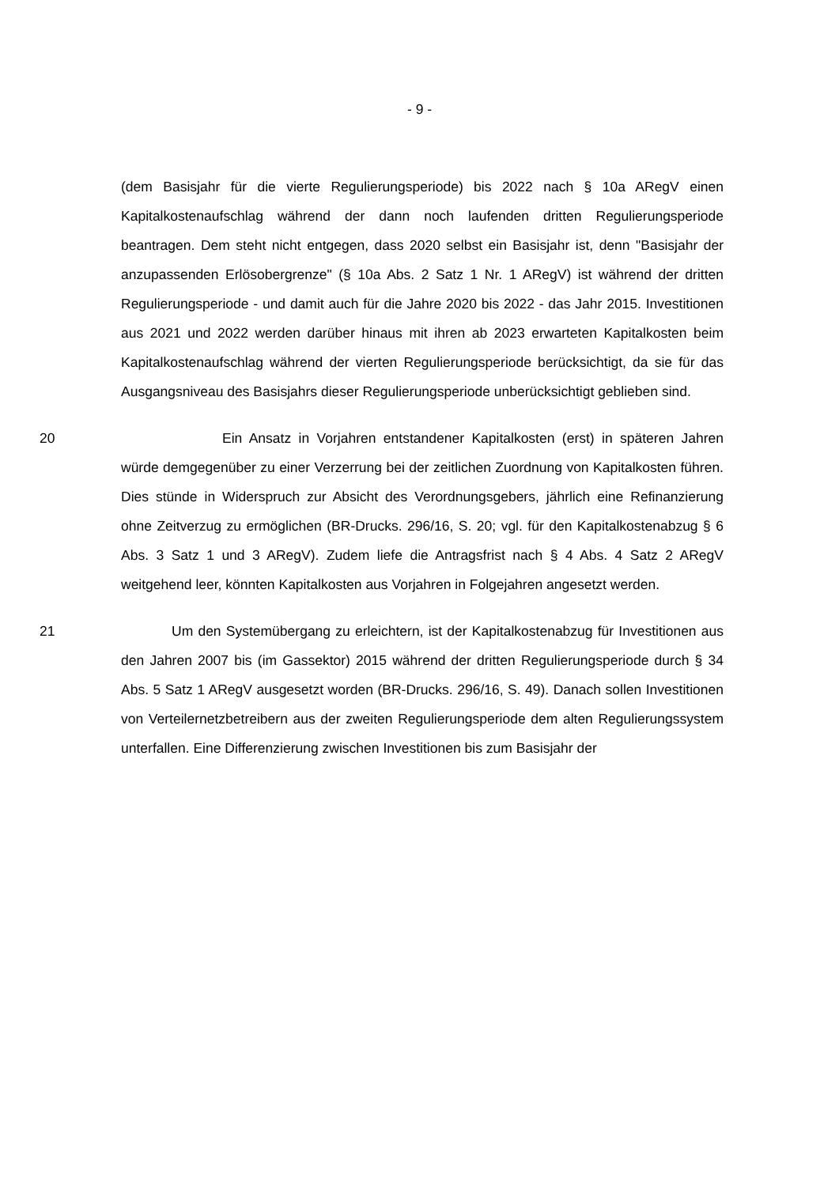- 9 -
(dem Basisjahr für die vierte Regulierungsperiode) bis 2022 nach § 10a ARegV einen Kapitalkostenaufschlag während der dann noch laufenden dritten Regulierungsperiode beantragen. Dem steht nicht entgegen, dass 2020 selbst ein Basisjahr ist, denn "Basisjahr der anzupassenden Erlösobergrenze" (§ 10a Abs. 2 Satz 1 Nr. 1 ARegV) ist während der dritten Regulierungsperiode - und damit auch für die Jahre 2020 bis 2022 - das Jahr 2015. Investitionen aus 2021 und 2022 werden darüber hinaus mit ihren ab 2023 erwarteten Kapitalkosten beim Kapitalkostenaufschlag während der vierten Regulierungsperiode berücksichtigt, da sie für das Ausgangsniveau des Basisjahrs dieser Regulierungsperiode unberücksichtigt geblieben sind.
20 Ein Ansatz in Vorjahren entstandener Kapitalkosten (erst) in späteren Jahren würde demgegenüber zu einer Verzerrung bei der zeitlichen Zuordnung von Kapitalkosten führen. Dies stünde in Widerspruch zur Absicht des Verordnungsgebers, jährlich eine Refinanzierung ohne Zeitverzug zu ermöglichen (BR-Drucks. 296/16, S. 20; vgl. für den Kapitalkostenabzug § 6 Abs. 3 Satz 1 und 3 ARegV). Zudem liefe die Antragsfrist nach § 4 Abs. 4 Satz 2 ARegV weitgehend leer, könnten Kapitalkosten aus Vorjahren in Folgejahren angesetzt werden.
21 Um den Systemübergang zu erleichtern, ist der Kapitalkostenabzug für Investitionen aus den Jahren 2007 bis (im Gassektor) 2015 während der dritten Regulierungsperiode durch § 34 Abs. 5 Satz 1 ARegV ausgesetzt worden (BR-Drucks. 296/16, S. 49). Danach sollen Investitionen von Verteilernetzbetreibern aus der zweiten Regulierungsperiode dem alten Regulierungssystem unterfallen. Eine Differenzierung zwischen Investitionen bis zum Basisjahr der